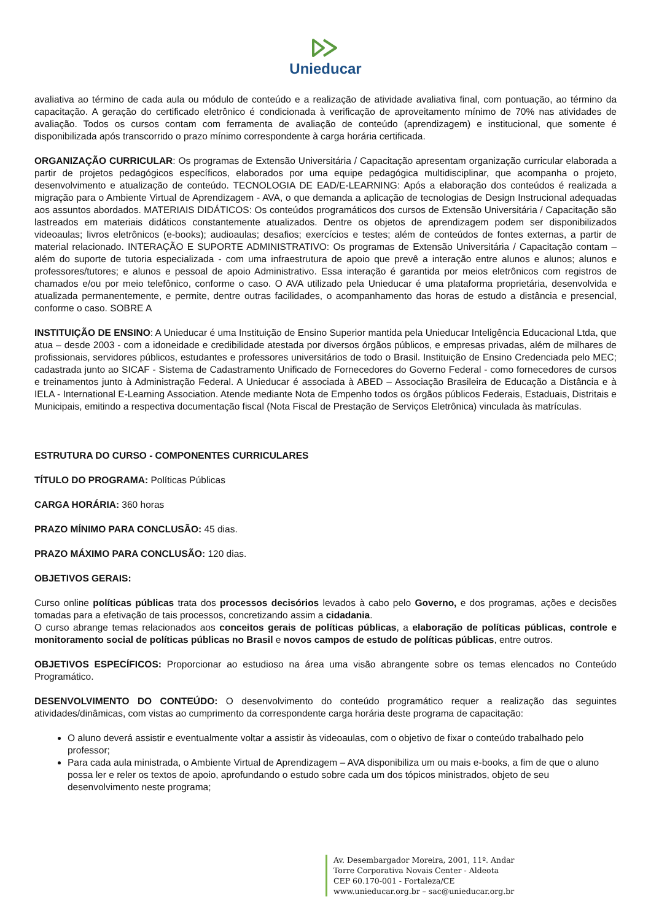Unieducar
avaliativa ao término de cada aula ou módulo de conteúdo e a realização de atividade avaliativa final, com pontuação, ao término da capacitação. A geração do certificado eletrônico é condicionada à verificação de aproveitamento mínimo de 70% nas atividades de avaliação. Todos os cursos contam com ferramenta de avaliação de conteúdo (aprendizagem) e institucional, que somente é disponibilizada após transcorrido o prazo mínimo correspondente à carga horária certificada.
ORGANIZAÇÃO CURRICULAR: Os programas de Extensão Universitária / Capacitação apresentam organização curricular elaborada a partir de projetos pedagógicos específicos, elaborados por uma equipe pedagógica multidisciplinar, que acompanha o projeto, desenvolvimento e atualização de conteúdo. TECNOLOGIA DE EAD/E-LEARNING: Após a elaboração dos conteúdos é realizada a migração para o Ambiente Virtual de Aprendizagem - AVA, o que demanda a aplicação de tecnologias de Design Instrucional adequadas aos assuntos abordados. MATERIAIS DIDÁTICOS: Os conteúdos programáticos dos cursos de Extensão Universitária / Capacitação são lastreados em materiais didáticos constantemente atualizados. Dentre os objetos de aprendizagem podem ser disponibilizados videoaulas; livros eletrônicos (e-books); audioaulas; desafios; exercícios e testes; além de conteúdos de fontes externas, a partir de material relacionado. INTERAÇÃO E SUPORTE ADMINISTRATIVO: Os programas de Extensão Universitária / Capacitação contam – além do suporte de tutoria especializada - com uma infraestrutura de apoio que prevê a interação entre alunos e alunos; alunos e professores/tutores; e alunos e pessoal de apoio Administrativo. Essa interação é garantida por meios eletrônicos com registros de chamados e/ou por meio telefônico, conforme o caso. O AVA utilizado pela Unieducar é uma plataforma proprietária, desenvolvida e atualizada permanentemente, e permite, dentre outras facilidades, o acompanhamento das horas de estudo a distância e presencial, conforme o caso. SOBRE A
INSTITUIÇÃO DE ENSINO: A Unieducar é uma Instituição de Ensino Superior mantida pela Unieducar Inteligência Educacional Ltda, que atua – desde 2003 - com a idoneidade e credibilidade atestada por diversos órgãos públicos, e empresas privadas, além de milhares de profissionais, servidores públicos, estudantes e professores universitários de todo o Brasil. Instituição de Ensino Credenciada pelo MEC; cadastrada junto ao SICAF - Sistema de Cadastramento Unificado de Fornecedores do Governo Federal - como fornecedores de cursos e treinamentos junto à Administração Federal. A Unieducar é associada à ABED – Associação Brasileira de Educação a Distância e à IELA - International E-Learning Association. Atende mediante Nota de Empenho todos os órgãos públicos Federais, Estaduais, Distritais e Municipais, emitindo a respectiva documentação fiscal (Nota Fiscal de Prestação de Serviços Eletrônica) vinculada às matrículas.
ESTRUTURA DO CURSO - COMPONENTES CURRICULARES
TÍTULO DO PROGRAMA: Políticas Públicas
CARGA HORÁRIA: 360 horas
PRAZO MÍNIMO PARA CONCLUSÃO: 45 dias.
PRAZO MÁXIMO PARA CONCLUSÃO: 120 dias.
OBJETIVOS GERAIS:
Curso online políticas públicas trata dos processos decisórios levados à cabo pelo Governo, e dos programas, ações e decisões tomadas para a efetivação de tais processos, concretizando assim a cidadania.
O curso abrange temas relacionados aos conceitos gerais de políticas públicas, a elaboração de políticas públicas, controle e monitoramento social de políticas públicas no Brasil e novos campos de estudo de políticas públicas, entre outros.
OBJETIVOS ESPECÍFICOS: Proporcionar ao estudioso na área uma visão abrangente sobre os temas elencados no Conteúdo Programático.
DESENVOLVIMENTO DO CONTEÚDO: O desenvolvimento do conteúdo programático requer a realização das seguintes atividades/dinâmicas, com vistas ao cumprimento da correspondente carga horária deste programa de capacitação:
O aluno deverá assistir e eventualmente voltar a assistir às videoaulas, com o objetivo de fixar o conteúdo trabalhado pelo professor;
Para cada aula ministrada, o Ambiente Virtual de Aprendizagem – AVA disponibiliza um ou mais e-books, a fim de que o aluno possa ler e reler os textos de apoio, aprofundando o estudo sobre cada um dos tópicos ministrados, objeto de seu desenvolvimento neste programa;
Av. Desembargador Moreira, 2001, 11º. Andar
Torre Corporativa Novais Center - Aldeota
CEP 60.170-001 - Fortaleza/CE
www.unieducar.org.br – sac@unieducar.org.br